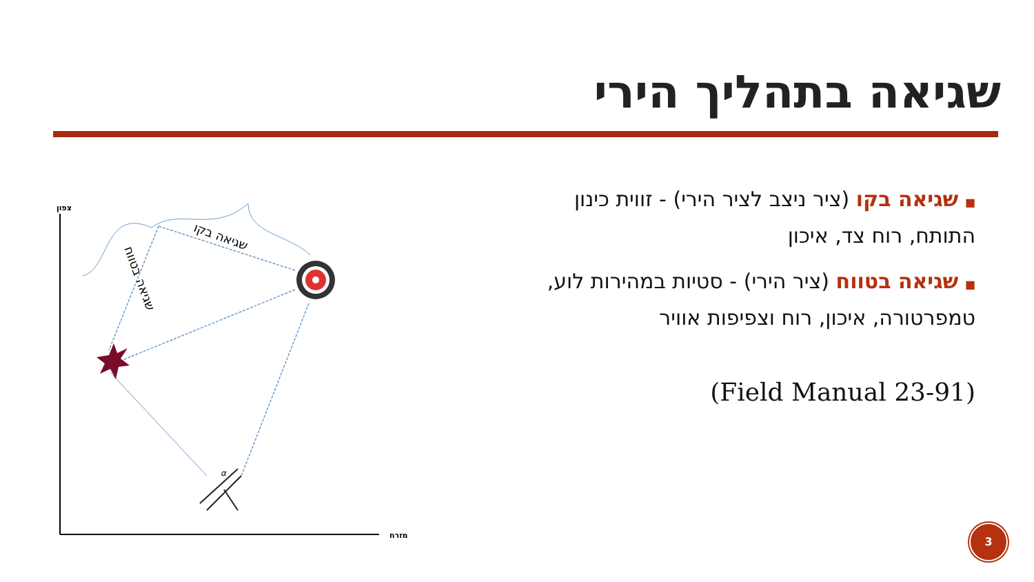שגיאה בתהליך הירי
■ שגיאה בקו (ציר ניצב לציר הירי) - זווית כינון התותח, רוח צד, איכון
■ שגיאה בטווח (ציר הירי) - סטיות במהירות לוע, טמפרטורה, איכון, רוח וצפיפות אוויר
(Field Manual 23-91)
צפון
מזרח
שגיאה בקו
שגיאה בטווח
α
3